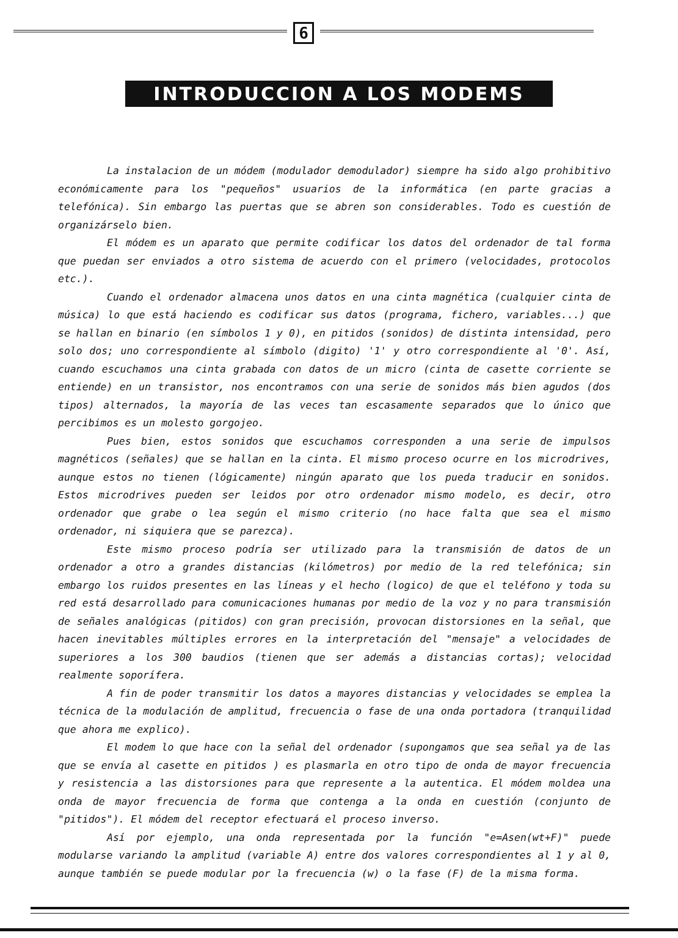6
INTRODUCCION A LOS MODEMS
La instalacion de un módem (modulador demodulador) siempre ha sido algo prohibitivo económicamente para los "pequeños" usuarios de la informática (en parte gracias a telefónica). Sin embargo las puertas que se abren son considerables. Todo es cuestión de organizárselo bien.
El módem es un aparato que permite codificar los datos del ordenador de tal forma que puedan ser enviados a otro sistema de acuerdo con el primero (velocidades, protocolos etc.).
Cuando el ordenador almacena unos datos en una cinta magnética (cualquier cinta de música) lo que está haciendo es codificar sus datos (programa, fichero, variables...) que se hallan en binario (en símbolos 1 y 0), en pitidos (sonidos) de distinta intensidad, pero solo dos; uno correspondiente al símbolo (digito) '1' y otro correspondiente al '0'. Así, cuando escuchamos una cinta grabada con datos de un micro (cinta de casette corriente se entiende) en un transistor, nos encontramos con una serie de sonidos más bien agudos (dos tipos) alternados, la mayoría de las veces tan escasamente separados que lo único que percibimos es un molesto gorgojeo.
Pues bien, estos sonidos que escuchamos corresponden a una serie de impulsos magnéticos (señales) que se hallan en la cinta. El mismo proceso ocurre en los microdrives, aunque estos no tienen (lógicamente) ningún aparato que los pueda traducir en sonidos. Estos microdrives pueden ser leidos por otro ordenador mismo modelo, es decir, otro ordenador que grabe o lea según el mismo criterio (no hace falta que sea el mismo ordenador, ni siquiera que se parezca).
Este mismo proceso podría ser utilizado para la transmisión de datos de un ordenador a otro a grandes distancias (kilómetros) por medio de la red telefónica; sin embargo los ruidos presentes en las líneas y el hecho (logico) de que el teléfono y toda su red está desarrollado para comunicaciones humanas por medio de la voz y no para transmisión de señales analógicas (pitidos) con gran precisión, provocan distorsiones en la señal, que hacen inevitables múltiples errores en la interpretación del "mensaje" a velocidades de superiores a los 300 baudios (tienen que ser además a distancias cortas); velocidad realmente soporífera.
A fin de poder transmitir los datos a mayores distancias y velocidades se emplea la técnica de la modulación de amplitud, frecuencia o fase de una onda portadora (tranquilidad que ahora me explico).
El modem lo que hace con la señal del ordenador (supongamos que sea señal ya de las que se envía al casette en pitidos ) es plasmarla en otro tipo de onda de mayor frecuencia y resistencia a las distorsiones para que represente a la autentica. El módem moldea una onda de mayor frecuencia de forma que contenga a la onda en cuestión (conjunto de "pitidos"). El módem del receptor efectuará el proceso inverso.
Así por ejemplo, una onda representada por la función "e=Asen(wt+F)" puede modularse variando la amplitud (variable A) entre dos valores correspondientes al 1 y al 0, aunque también se puede modular por la frecuencia (w) o la fase (F) de la misma forma.